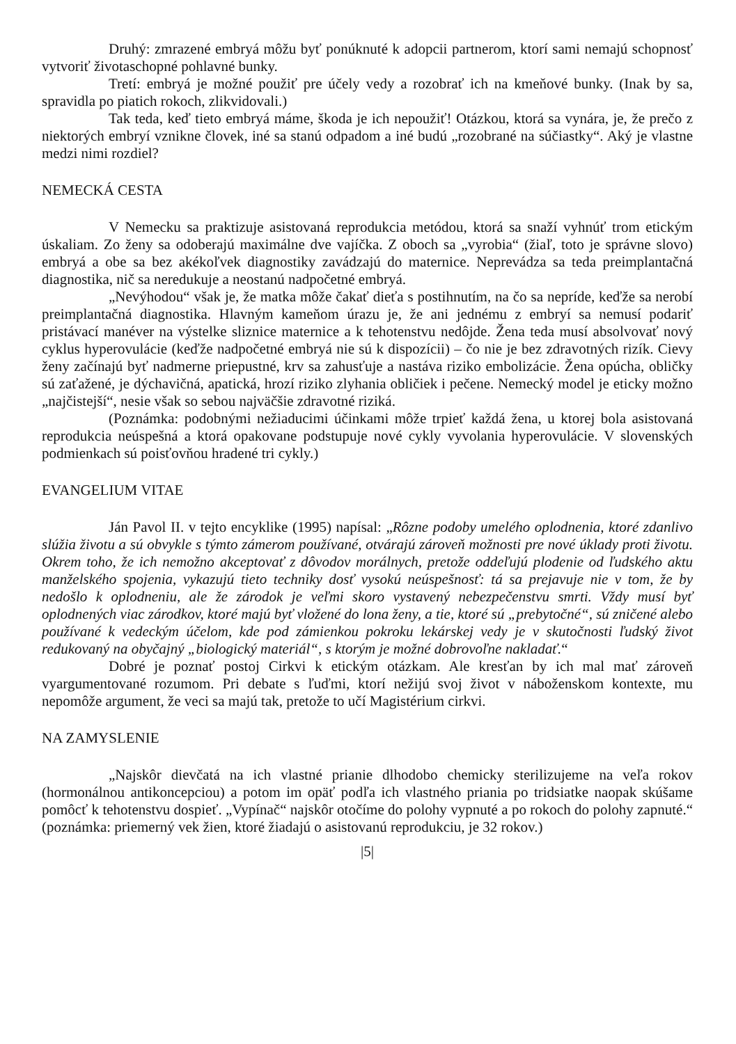Druhý: zmrazené embryá môžu byť ponúknuté k adopcii partnerom, ktorí sami nemajú schopnosť vytvoriť životaschopné pohlavné bunky.
Tretí: embryá je možné použiť pre účely vedy a rozobrať ich na kmeňové bunky. (Inak by sa, spravidla po piatich rokoch, zlikvidovali.)
Tak teda, keď tieto embryá máme, škoda je ich nepoužiť! Otázkou, ktorá sa vynára, je, že prečo z niektorých embryí vznikne človek, iné sa stanú odpadom a iné budú „rozobrané na súčiastky“. Aký je vlastne medzi nimi rozdiel?
NEMECKÁ CESTA
V Nemecku sa praktizuje asistovaná reprodukcia metódou, ktorá sa snaží vyhnúť trom etickým úskaliam. Zo ženy sa odoberajú maximálne dve vajíčka. Z oboch sa „vyrobia“ (žiaľ, toto je správne slovo) embryá a obe sa bez akékoľvek diagnostiky zavádzajú do maternice. Neprevádza sa teda preimplantačná diagnostika, nič sa neredukuje a neostanú nadpočetné embryá.
„Nevýhodou“ však je, že matka môže čakať dieťa s postihnutím, na čo sa nepríde, keďže sa nerobí preimplantačná diagnostika. Hlavným kameňom úrazu je, že ani jednému z embryí sa nemusí podariť pristávací manéver na výstelke sliznice maternice a k tehotenstvu nedôjde. Žena teda musí absolvovať nový cyklus hyperovulácie (keďže nadpočetné embryá nie sú k dispozícii) – čo nie je bez zdravotných rizík. Cievy ženy začínajú byť nadmerne priepustné, krv sa zahusťuje a nastáva riziko embolizácie. Žena opúcha, obličky sú zaťažené, je dýchavičná, apatická, hrozí riziko zlyhania obličiek i pečene. Nemecký model je eticky možno „najčistejší“, nesie však so sebou najväčšie zdravotné riziká.
(Poznámka: podobnými nežiaducimi účinkami môže trpieť každá žena, u ktorej bola asistovaná reprodukcia neúspešná a ktorá opakovane podstupuje nové cykly vyvolania hyperovulácie. V slovenských podmienkach sú poisťovňou hradené tri cykly.)
EVANGELIUM VITAE
Ján Pavol II. v tejto encyklike (1995) napísal: „Rôzne podoby umelého oplodnenia, ktoré zdanlivo slúžia životu a sú obvykle s týmto zámerom používané, otvárajú zároveň možnosti pre nové úklady proti životu. Okrem toho, že ich nemožno akceptovať z dôvodov morálnych, pretože oddeľujú plodenie od ľudského aktu manželského spojenia, vykazujú tieto techniky dosť vysokú neúspešnosť: tá sa prejavuje nie v tom, že by nedošlo k oplodneniu, ale že zárodok je veľmi skoro vystavený nebezpečenstvu smrti. Vždy musí byť oplodnených viac zárodkov, ktoré majú byť vložené do lona ženy, a tie, ktoré sú „prebytočné“, sú zničené alebo používané k vedeckým účelom, kde pod zámienkou pokroku lekárskej vedy je v skutočnosti ľudský život redukovaný na obyčajný „biologický materiál“, s ktorým je možné dobrovoľne nakladať.“
Dobré je poznať postoj Cirkvi k etickým otázkam. Ale kresťan by ich mal mať zároveň vyargumentované rozumom. Pri debate s ľuďmi, ktorí nežijú svoj život v náboženskom kontexte, mu nepomôže argument, že veci sa majú tak, pretože to učí Magistérium cirkvi.
NA ZAMYSLENIE
„Najskôr dievčatá na ich vlastné prianie dlhodobo chemicky sterilizujeme na veľa rokov (hormonálnou antikoncepciou) a potom im opäť podľa ich vlastného priania po tridsiatke naopak skúšame pomôcť k tehotenstvu dospieť. „Vypínač“ najskôr otočíme do polohy vypnuté a po rokoch do polohy zapnuté.“ (poznámka: priemerný vek žien, ktoré žiadajú o asistovanú reprodukciu, je 32 rokov.)
|5|